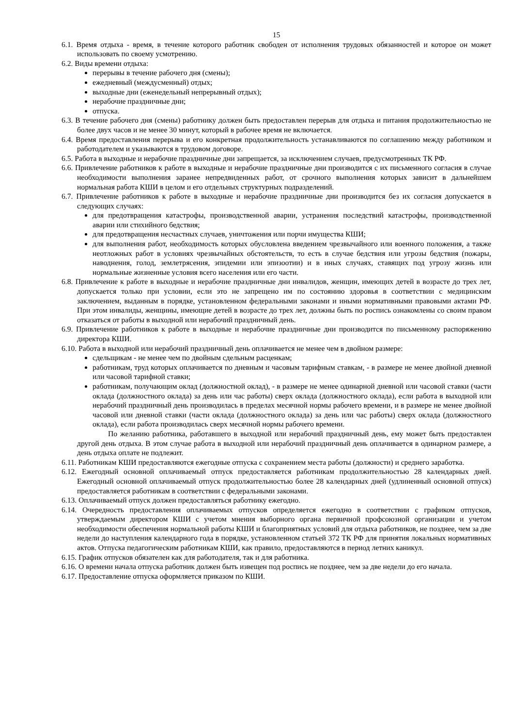15
6.1. Время отдыха - время, в течение которого работник свободен от исполнения трудовых обязанностей и которое он может использовать по своему усмотрению.
6.2. Виды времени отдыха:
перерывы в течение рабочего дня (смены);
ежедневный (междусменный) отдых;
выходные дни (еженедельный непрерывный отдых);
нерабочие праздничные дни;
отпуска.
6.3. В течение рабочего дня (смены) работнику должен быть предоставлен перерыв для отдыха и питания продолжительностью не более двух часов и не менее 30 минут, который в рабочее время не включается.
6.4. Время предоставления перерыва и его конкретная продолжительность устанавливаются по соглашению между работником и работодателем и указываются в трудовом договоре.
6.5. Работа в выходные и нерабочие праздничные дни запрещается, за исключением случаев, предусмотренных ТК РФ.
6.6. Привлечение работников к работе в выходные и нерабочие праздничные дни производится с их письменного согласия в случае необходимости выполнения заранее непредвиденных работ, от срочного выполнения которых зависит в дальнейшем нормальная работа КШИ в целом и его отдельных структурных подразделений.
6.7. Привлечение работников к работе в выходные и нерабочие праздничные дни производится без их согласия допускается в следующих случаях:
для предотвращения катастрофы, производственной аварии, устранения последствий катастрофы, производственной аварии или стихийного бедствия;
для предотвращения несчастных случаев, уничтожения или порчи имущества КШИ;
для выполнения работ, необходимость которых обусловлена введением чрезвычайного или военного положения, а также неотложных работ в условиях чрезвычайных обстоятельств, то есть в случае бедствия или угрозы бедствия (пожары, наводнения, голод, землетрясения, эпидемии или эпизоотии) и в иных случаях, ставящих под угрозу жизнь или нормальные жизненные условия всего населения или его части.
6.8. Привлечение к работе в выходные и нерабочие праздничные дни инвалидов, женщин, имеющих детей в возрасте до трех лет, допускается только при условии, если это не запрещено им по состоянию здоровья в соответствии с медицинским заключением, выданным в порядке, установленном федеральными законами и иными нормативными правовыми актами РФ. При этом инвалиды, женщины, имеющие детей в возрасте до трех лет, должны быть по роспись ознакомлены со своим правом отказаться от работы в выходной или нерабочий праздничный день.
6.9. Привлечение работников к работе в выходные и нерабочие праздничные дни производится по письменному распоряжению директора КШИ.
6.10. Работа в выходной или нерабочий праздничный день оплачивается не менее чем в двойном размере:
сдельщикам - не менее чем по двойным сдельным расценкам;
работникам, труд которых оплачивается по дневным и часовым тарифным ставкам, - в размере не менее двойной дневной или часовой тарифной ставки;
работникам, получающим оклад (должностной оклад), - в размере не менее одинарной дневной или часовой ставки (части оклада (должностного оклада) за день или час работы) сверх оклада (должностного оклада), если работа в выходной или нерабочий праздничный день производилась в пределах месячной нормы рабочего времени, и в размере не менее двойной часовой или дневной ставки (части оклада (должностного оклада) за день или час работы) сверх оклада (должностного оклада), если работа производилась сверх месячной нормы рабочего времени.
По желанию работника, работавшего в выходной или нерабочий праздничный день, ему может быть предоставлен другой день отдыха. В этом случае работа в выходной или нерабочий праздничный день оплачивается в одинарном размере, а день отдыха оплате не подлежит.
6.11. Работникам КШИ предоставляются ежегодные отпуска с сохранением места работы (должности) и среднего заработка.
6.12. Ежегодный основной оплачиваемый отпуск предоставляется работникам продолжительностью 28 календарных дней. Ежегодный основной оплачиваемый отпуск продолжительностью более 28 календарных дней (удлиненный основной отпуск) предоставляется работникам в соответствии с федеральными законами.
6.13. Оплачиваемый отпуск должен предоставляться работнику ежегодно.
6.14. Очередность предоставления оплачиваемых отпусков определяется ежегодно в соответствии с графиком отпусков, утверждаемым директором КШИ с учетом мнения выборного органа первичной профсоюзной организации и учетом необходимости обеспечения нормальной работы КШИ и благоприятных условий для отдыха работников, не позднее, чем за две недели до наступления календарного года в порядке, установленном статьей 372 ТК РФ для принятия локальных нормативных актов. Отпуска педагогическим работникам КШИ, как правило, предоставляются в период летних каникул.
6.15. График отпусков обязателен как для работодателя, так и для работника.
6.16. О времени начала отпуска работник должен быть извещен под роспись не позднее, чем за две недели до его начала.
6.17. Предоставление отпуска оформляется приказом по КШИ.